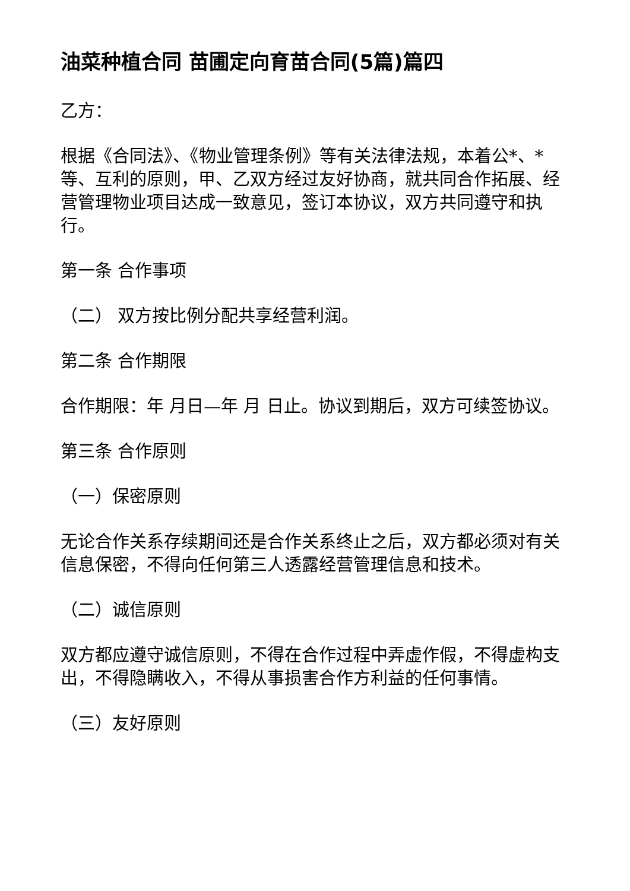油菜种植合同 苗圃定向育苗合同(5篇)篇四
乙方：
根据《合同法》、《物业管理条例》等有关法律法规，本着公*、*等、互利的原则，甲、乙双方经过友好协商，就共同合作拓展、经营管理物业项目达成一致意见，签订本协议，双方共同遵守和执行。
第一条 合作事项
（二） 双方按比例分配共享经营利润。
第二条 合作期限
合作期限：年 月日—年 月 日止。协议到期后，双方可续签协议。
第三条 合作原则
（一）保密原则
无论合作关系存续期间还是合作关系终止之后，双方都必须对有关信息保密，不得向任何第三人透露经营管理信息和技术。
（二）诚信原则
双方都应遵守诚信原则，不得在合作过程中弄虚作假，不得虚构支出，不得隐瞒收入，不得从事损害合作方利益的任何事情。
（三）友好原则